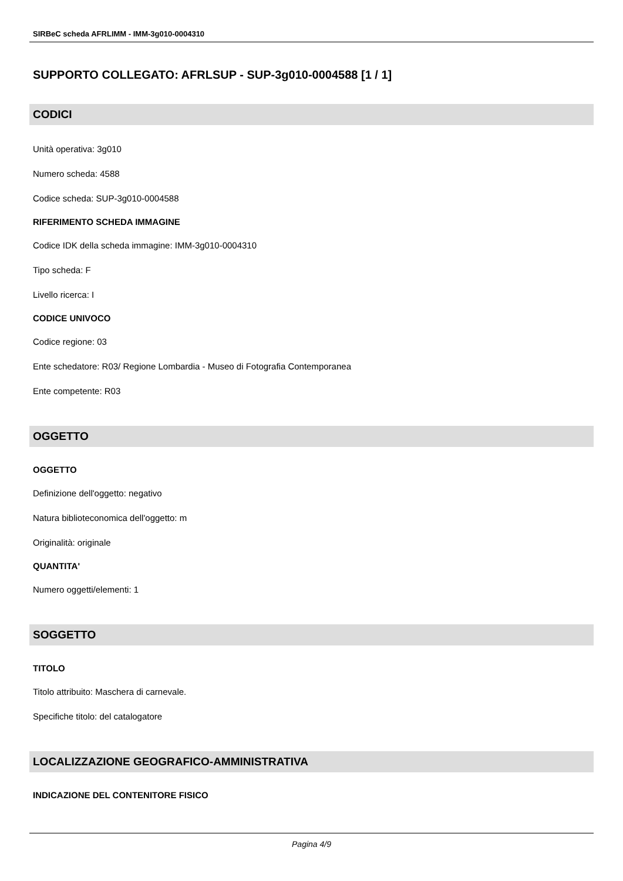SIRBeC scheda AFRLIMM - IMM-3g010-0004310
SUPPORTO COLLEGATO: AFRLSUP - SUP-3g010-0004588 [1 / 1]
CODICI
Unità operativa: 3g010
Numero scheda: 4588
Codice scheda: SUP-3g010-0004588
RIFERIMENTO SCHEDA IMMAGINE
Codice IDK della scheda immagine: IMM-3g010-0004310
Tipo scheda: F
Livello ricerca: I
CODICE UNIVOCO
Codice regione: 03
Ente schedatore: R03/ Regione Lombardia - Museo di Fotografia Contemporanea
Ente competente: R03
OGGETTO
OGGETTO
Definizione dell'oggetto: negativo
Natura biblioteconomica dell'oggetto: m
Originalità: originale
QUANTITA'
Numero oggetti/elementi: 1
SOGGETTO
TITOLO
Titolo attribuito: Maschera di carnevale.
Specifiche titolo: del catalogatore
LOCALIZZAZIONE GEOGRAFICO-AMMINISTRATIVA
INDICAZIONE DEL CONTENITORE FISICO
Pagina 4/9